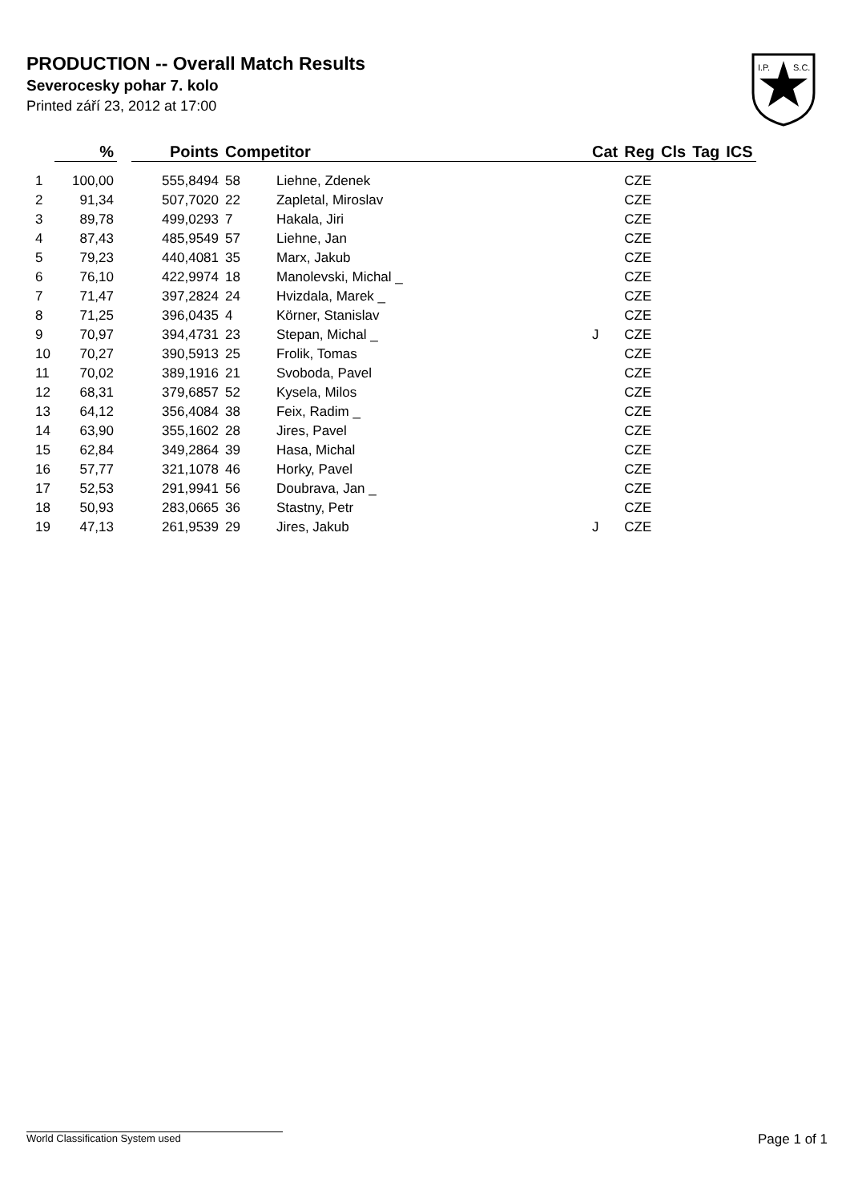PRODUCTION -- Overall Match Results
Severocesky pohar 7. kolo
Printed září 23, 2012 at 17:00
I.P.
S.C.
| | % | | Points | Competitor | | Cat | Reg | Cls | Tag | ICS |
| --- | --- | --- | --- | --- | --- | --- | --- | --- | --- | --- |
| 1 | 100,00 | | 555,8494 | 58 | Liehne, Zdenek | | CZE | | | |
| 2 | 91,34 | | 507,7020 | 22 | Zapletal, Miroslav | | CZE | | | |
| 3 | 89,78 | | 499,0293 | 7 | Hakala, Jiri | | CZE | | | |
| 4 | 87,43 | | 485,9549 | 57 | Liehne, Jan | | CZE | | | |
| 5 | 79,23 | | 440,4081 | 35 | Marx, Jakub | | CZE | | | |
| 6 | 76,10 | | 422,9974 | 18 | Manolevski, Michal _ | | CZE | | | |
| 7 | 71,47 | | 397,2824 | 24 | Hvizdala, Marek _ | | CZE | | | |
| 8 | 71,25 | | 396,0435 | 4 | Körner, Stanislav | | CZE | | | |
| 9 | 70,97 | | 394,4731 | 23 | Stepan, Michal _ | J | CZE | | | |
| 10 | 70,27 | | 390,5913 | 25 | Frolik, Tomas | | CZE | | | |
| 11 | 70,02 | | 389,1916 | 21 | Svoboda, Pavel | | CZE | | | |
| 12 | 68,31 | | 379,6857 | 52 | Kysela, Milos | | CZE | | | |
| 13 | 64,12 | | 356,4084 | 38 | Feix, Radim _ | | CZE | | | |
| 14 | 63,90 | | 355,1602 | 28 | Jires, Pavel | | CZE | | | |
| 15 | 62,84 | | 349,2864 | 39 | Hasa, Michal | | CZE | | | |
| 16 | 57,77 | | 321,1078 | 46 | Horky, Pavel | | CZE | | | |
| 17 | 52,53 | | 291,9941 | 56 | Doubrava, Jan _ | | CZE | | | |
| 18 | 50,93 | | 283,0665 | 36 | Stastny, Petr | | CZE | | | |
| 19 | 47,13 | | 261,9539 | 29 | Jires, Jakub | J | CZE | | | |
World Classification System used Page 1 of 1